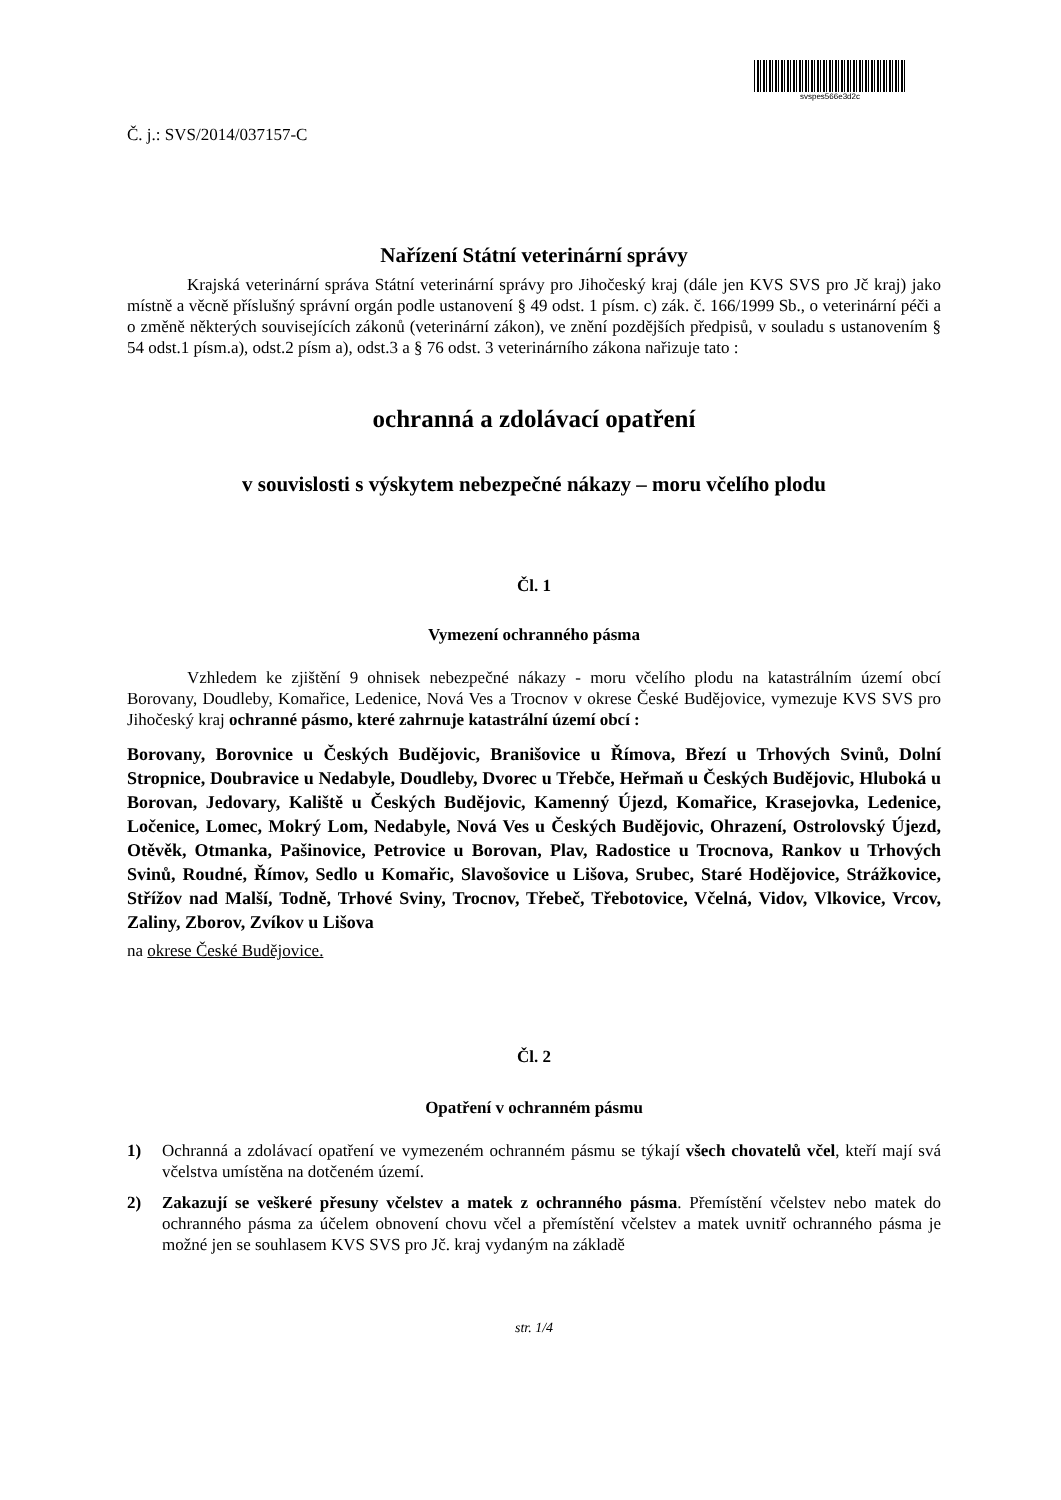svspes566e3d2c
Č. j.: SVS/2014/037157-C
Nařízení Státní veterinární správy
Krajská veterinární správa Státní veterinární správy pro Jihočeský kraj (dále jen KVS SVS pro Jč kraj) jako místně a věcně příslušný správní orgán podle ustanovení § 49 odst. 1 písm. c) zák. č. 166/1999 Sb., o veterinární péči a o změně některých souvisejících zákonů (veterinární zákon), ve znění pozdějších předpisů, v souladu s ustanovením § 54 odst.1 písm.a), odst.2 písm a), odst.3 a § 76 odst. 3 veterinárního zákona nařizuje tato :
ochranná a zdolávací opatření
v souvislosti s výskytem nebezpečné nákazy – moru včelího plodu
Čl. 1
Vymezení ochranného pásma
Vzhledem ke zjištění 9 ohnisek nebezpečné nákazy - moru včelího plodu na katastrálním území obcí Borovany, Doudleby, Komařice, Ledenice, Nová Ves a Trocnov v okrese České Budějovice, vymezuje KVS SVS pro Jihočeský kraj ochranné pásmo, které zahrnuje katastrální území obcí :
Borovany, Borovnice u Českých Budějovic, Branišovice u Římova, Březí u Trhových Svinů, Dolní Stropnice, Doubravice u Nedabyle, Doudleby, Dvorec u Třebče, Heřmaň u Českých Budějovic, Hluboká u Borovan, Jedovary, Kaliště u Českých Budějovic, Kamenný Újezd, Komařice, Krasejovka, Ledenice, Ločenice, Lomec, Mokrý Lom, Nedabyle, Nová Ves u Českých Budějovic, Ohrazení, Ostrolovský Újezd, Otěvěk, Otmanka, Pašinovice, Petrovice u Borovan, Plav, Radostice u Trocnova, Rankov u Trhových Svinů, Roudné, Římov, Sedlo u Komařic, Slavošovice u Lišova, Srubec, Staré Hodějovice, Strážkovice, Střížov nad Malší, Todně, Trhové Sviny, Trocnov, Třebeč, Třebotovice, Včelná, Vidov, Vlkovice, Vrcov, Zaliny, Zborov, Zvíkov u Lišova
na okrese České Budějovice.
Čl. 2
Opatření v ochranném pásmu
1) Ochranná a zdolávací opatření ve vymezeném ochranném pásmu se týkají všech chovatelů včel, kteří mají svá včelstva umístěna na dotčeném území.
2) Zakazují se veškeré přesuny včelstev a matek z ochranného pásma. Přemístění včelstev nebo matek do ochranného pásma za účelem obnovení chovu včel a přemístění včelstev a matek uvnitř ochranného pásma je možné jen se souhlasem KVS SVS pro Jč. kraj vydaným na základě
str. 1/4